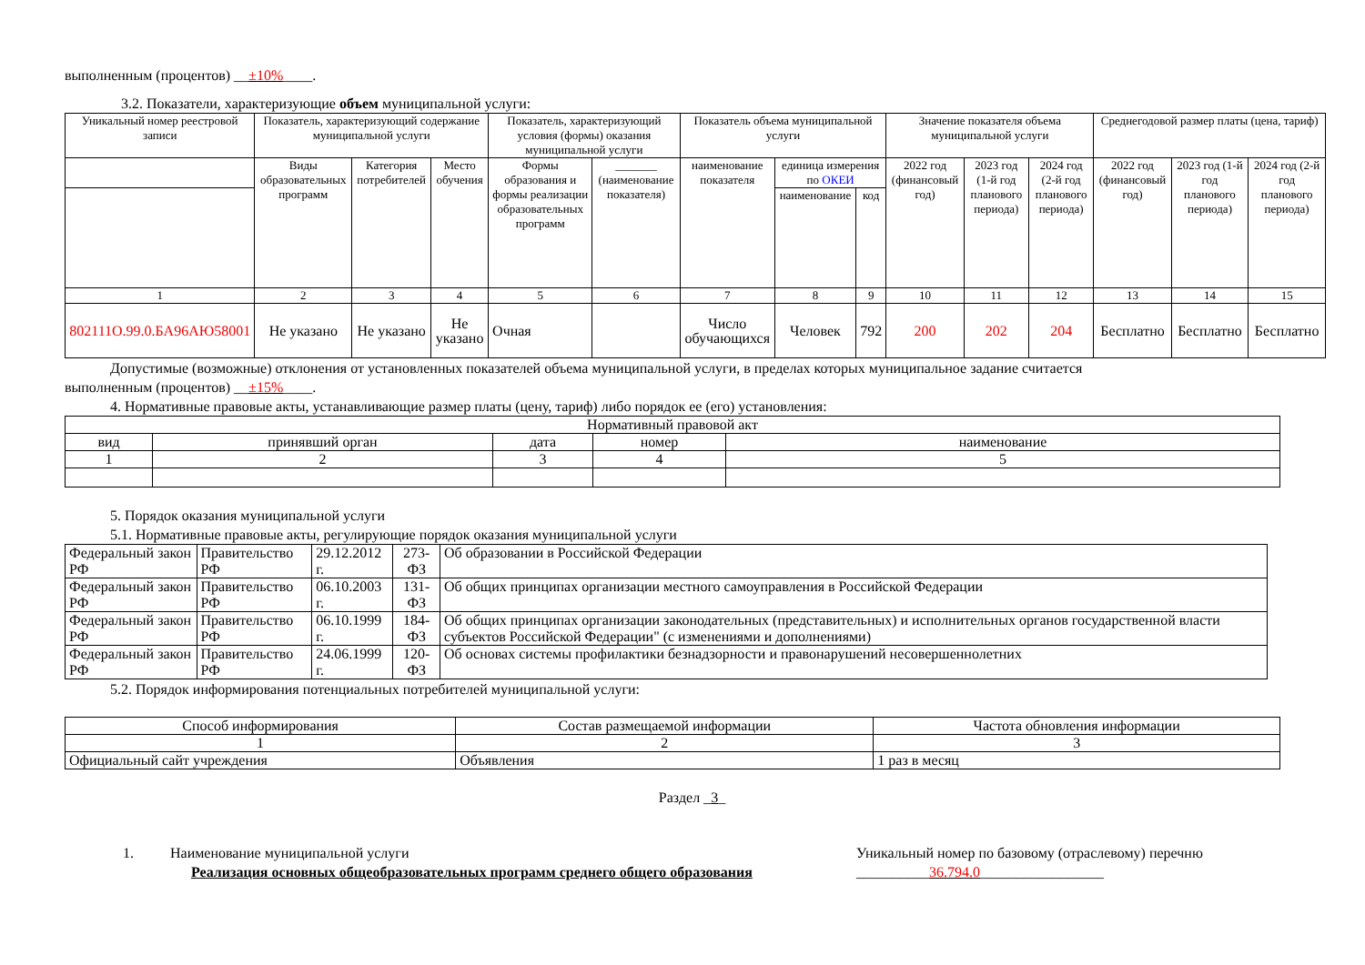выполненным (процентов) __±10%____.
3.2. Показатели, характеризующие объем муниципальной услуги:
| Уникальный номер реестровой записи | Показатель, характеризующий содержание муниципальной услуги | | | Показатель, характеризующий условия (формы) оказания муниципальной услуги | | Показатель объема муниципальной услуги | | | Значение показателя объема муниципальной услуги | | | Среднегодовой размер платы (цена, тариф) | | |
| --- | --- | --- | --- | --- | --- | --- | --- | --- | --- | --- | --- | --- | --- | --- |
| | Виды образовательных программ | Категория потребителей | Место обучения | Формы образования и формы реализации образовательных программ | _______ (наименование показателя) | наименование показателя | единица измерения по ОКЕИ | | 2022 год (финансовый год) | 2023 год (1-й год планового периода) | 2024 год (2-й год планового периода) | 2022 год (финансовый год) | 2023 год (1-й год планового периода) | 2024 год (2-й год планового периода) |
| | | | | | | | наименование | код | | | | | | |
| 1 | 2 | 3 | 4 | 5 | 6 | 7 | 8 | 9 | 10 | 11 | 12 | 13 | 14 | 15 |
| 802111О.99.0.БА96АЮ58001 | Не указано | Не указано | Не указано | Очная | | Число обучающихся | Человек | 792 | 200 | 202 | 204 | Бесплатно | Бесплатно | Бесплатно |
Допустимые (возможные) отклонения от установленных показателей объема муниципальной услуги, в пределах которых муниципальное задание считается
выполненным (процентов) __±15%____.
4. Нормативные правовые акты, устанавливающие размер платы (цену, тариф) либо порядок ее (его) установления:
| Нормативный правовой акт | | | | |
| вид | принявший орган | дата | номер | наименование |
| 1 | 2 | 3 | 4 | 5 |
5. Порядок оказания муниципальной услуги
5.1. Нормативные правовые акты, регулирующие порядок оказания муниципальной услуги
| Федеральный закон РФ | Правительство РФ | 29.12.2012 г. | 273-ФЗ | Об образовании в Российской Федерации |
| Федеральный закон РФ | Правительство РФ | 06.10.2003 г. | 131-ФЗ | Об общих принципах организации местного самоуправления в Российской Федерации |
| Федеральный закон РФ | Правительство РФ | 06.10.1999 г. | 184-ФЗ | Об общих принципах организации законодательных (представительных) и исполнительных органов государственной власти субъектов Российской Федерации" (с изменениями и дополнениями) |
| Федеральный закон РФ | Правительство РФ | 24.06.1999 г. | 120-ФЗ | Об основах системы профилактики безнадзорности и правонарушений несовершеннолетних |
5.2. Порядок информирования потенциальных потребителей муниципальной услуги:
| Способ информирования | Состав размещаемой информации | Частота обновления информации |
| 1 | 2 | 3 |
| Официальный сайт учреждения | Объявления | 1 раз в месяц |
Раздел _3_
1. Наименование муниципальной услуги
Реализация основных общеобразовательных программ среднего общего образования
Уникальный номер по базовому (отраслевому) перечню
__________36.794.0_________________